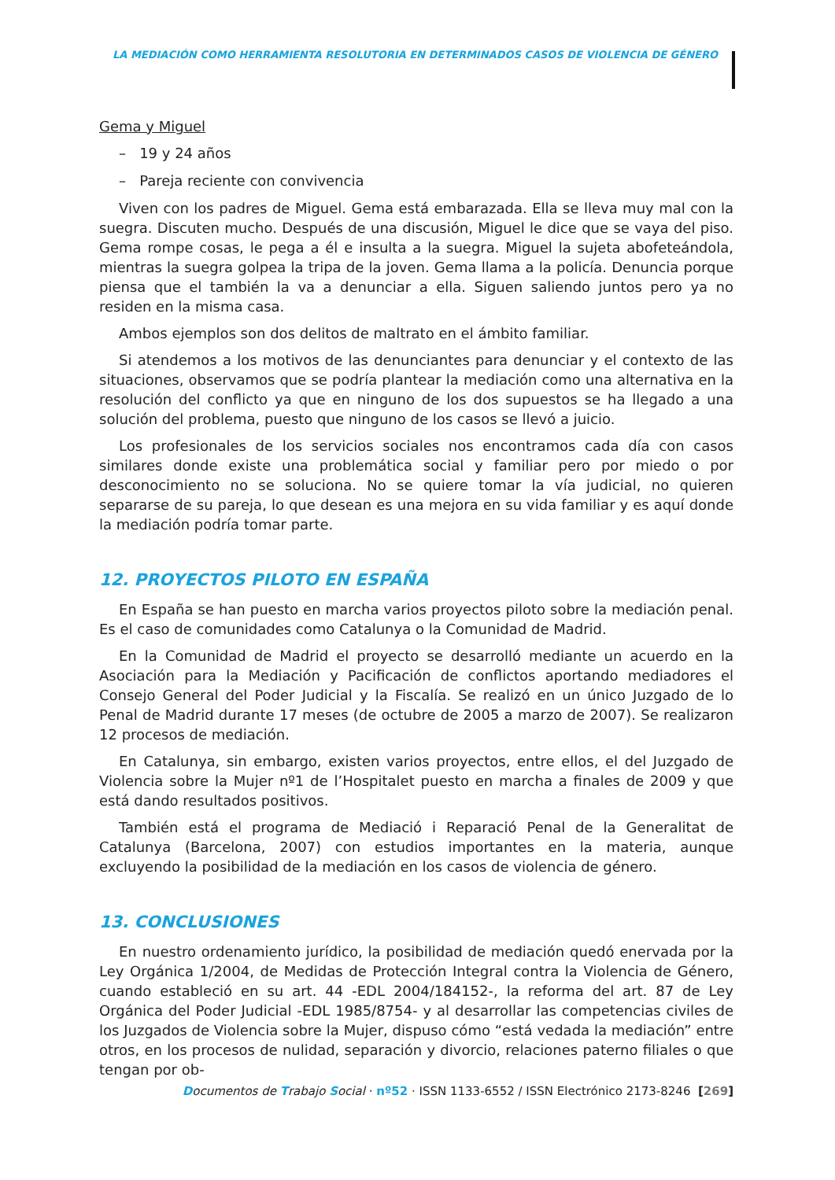LA MEDIACIÓN COMO HERRAMIENTA RESOLUTORIA EN DETERMINADOS CASOS DE VIOLENCIA DE GÉNERO
Gema y Miguel
– 19 y 24 años
– Pareja reciente con convivencia
Viven con los padres de Miguel. Gema está embarazada. Ella se lleva muy mal con la suegra. Discuten mucho. Después de una discusión, Miguel le dice que se vaya del piso. Gema rompe cosas, le pega a él e insulta a la suegra. Miguel la sujeta abofeteándola, mientras la suegra golpea la tripa de la joven. Gema llama a la policía. Denuncia porque piensa que el también la va a denunciar a ella. Siguen saliendo juntos pero ya no residen en la misma casa.
Ambos ejemplos son dos delitos de maltrato en el ámbito familiar.
Si atendemos a los motivos de las denunciantes para denunciar y el contexto de las situaciones, observamos que se podría plantear la mediación como una alternativa en la resolución del conflicto ya que en ninguno de los dos supuestos se ha llegado a una solución del problema, puesto que ninguno de los casos se llevó a juicio.
Los profesionales de los servicios sociales nos encontramos cada día con casos similares donde existe una problemática social y familiar pero por miedo o por desconocimiento no se soluciona. No se quiere tomar la vía judicial, no quieren separarse de su pareja, lo que desean es una mejora en su vida familiar y es aquí donde la mediación podría tomar parte.
12. PROYECTOS PILOTO EN ESPAÑA
En España se han puesto en marcha varios proyectos piloto sobre la mediación penal. Es el caso de comunidades como Catalunya o la Comunidad de Madrid.
En la Comunidad de Madrid el proyecto se desarrolló mediante un acuerdo en la Asociación para la Mediación y Pacificación de conflictos aportando mediadores el Consejo General del Poder Judicial y la Fiscalía. Se realizó en un único Juzgado de lo Penal de Madrid durante 17 meses (de octubre de 2005 a marzo de 2007). Se realizaron 12 procesos de mediación.
En Catalunya, sin embargo, existen varios proyectos, entre ellos, el del Juzgado de Violencia sobre la Mujer nº1 de l’Hospitalet puesto en marcha a finales de 2009 y que está dando resultados positivos.
También está el programa de Mediació i Reparació Penal de la Generalitat de Catalunya (Barcelona, 2007) con estudios importantes en la materia, aunque excluyendo la posibilidad de la mediación en los casos de violencia de género.
13. CONCLUSIONES
En nuestro ordenamiento jurídico, la posibilidad de mediación quedó enervada por la Ley Orgánica 1/2004, de Medidas de Protección Integral contra la Violencia de Género, cuando estableció en su art. 44 -EDL 2004/184152-, la reforma del art. 87 de Ley Orgánica del Poder Judicial -EDL 1985/8754- y al desarrollar las competencias civiles de los Juzgados de Violencia sobre la Mujer, dispuso cómo “está vedada la mediación” entre otros, en los procesos de nulidad, separación y divorcio, relaciones paterno filiales o que tengan por ob-
Documentos de Trabajo Social · nº52 · ISSN 1133-6552 / ISSN Electrónico 2173-8246 [269]